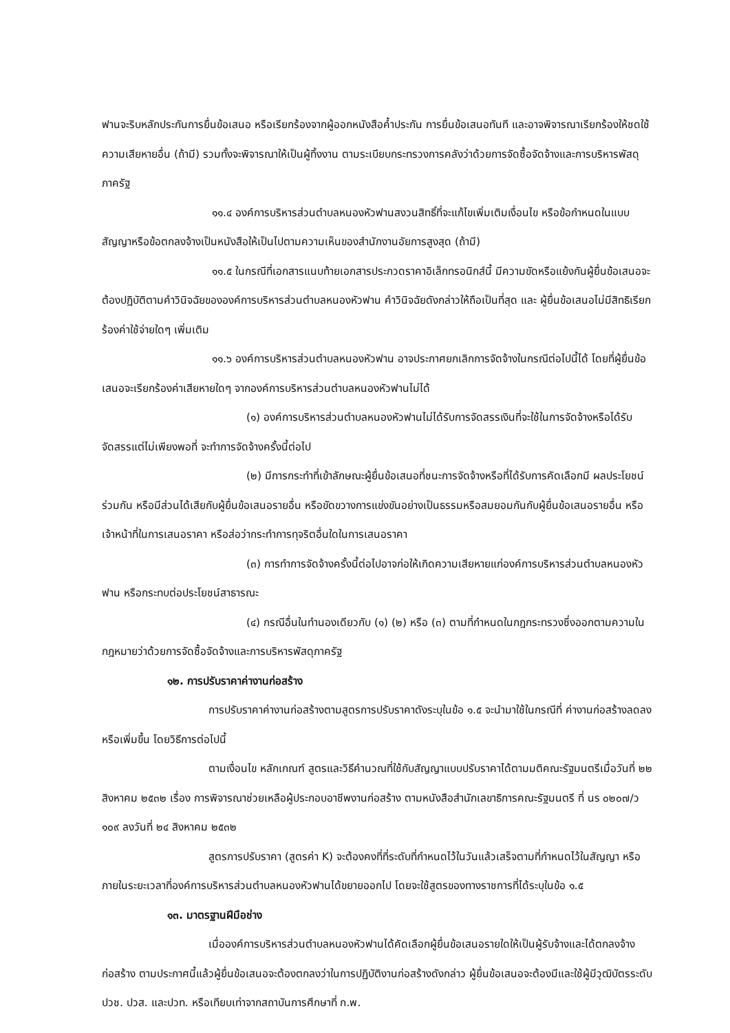ฟานจะริบหลักประกันการยื่นข้อเสนอ หรือเรียกร้องจากผู้ออกหนังสือค้ำประกัน การยื่นข้อเสนอทันที และอาจพิจารณาเรียกร้องให้ชดใช้ความเสียหายอื่น (ถ้ามี) รวมทั้งจะพิจารณาให้เป็นผู้ทิ้งงาน ตามระเบียบกระทรวงการคลังว่าด้วยการจัดซื้อจัดจ้างและการบริหารพัสดุภาครัฐ
๑๑.๔ องค์การบริหารส่วนตำบลหนองหัวฟานสงวนสิทธิ์ที่จะแก้ไขเพิ่มเติมเงื่อนไข หรือข้อกำหนดในแบบสัญญาหรือข้อตกลงจ้างเป็นหนังสือให้เป็นไปตามความเห็นของสำนักงานอัยการสูงสุด (ถ้ามี)
๑๑.๕ ในกรณีที่เอกสารแนบท้ายเอกสารประกวดราคาอิเล็กทรอนิกส์นี้ มีความขัดหรือแย้งกันผู้ยื่นข้อเสนอจะต้องปฏิบัติตามคำวินิจฉัยขององค์การบริหารส่วนตำบลหนองหัวฟาน คำวินิจฉัยดังกล่าวให้ถือเป็นที่สุด และ ผู้ยื่นข้อเสนอไม่มีสิทธิเรียกร้องค่าใช้จ่ายใดๆ เพิ่มเติม
๑๑.๖ องค์การบริหารส่วนตำบลหนองหัวฟาน อาจประกาศยกเลิกการจัดจ้างในกรณีต่อไปนี้ได้ โดยที่ผู้ยื่นข้อเสนอจะเรียกร้องค่าเสียหายใดๆ จากองค์การบริหารส่วนตำบลหนองหัวฟานไม่ได้
(๑) องค์การบริหารส่วนตำบลหนองหัวฟานไม่ได้รับการจัดสรรเงินที่จะใช้ในการจัดจ้างหรือได้รับจัดสรรแต่ไม่เพียงพอที่ จะทำการจัดจ้างครั้งนี้ต่อไป
(๒) มีการกระทำที่เข้าลักษณะผู้ยื่นข้อเสนอที่ชนะการจัดจ้างหรือที่ได้รับการคัดเลือกมี ผลประโยชน์ร่วมกัน หรือมีส่วนได้เสียกับผู้ยื่นข้อเสนอรายอื่น หรือขัดขวางการแข่งขันอย่างเป็นธรรมหรือสมยอมกันกับผู้ยื่นข้อเสนอรายอื่น หรือเจ้าหน้าที่ในการเสนอราคา หรือส่อว่ากระทำการทุจริตอื่นใดในการเสนอราคา
(๓) การทำการจัดจ้างครั้งนี้ต่อไปอาจก่อให้เกิดความเสียหายแก่องค์การบริหารส่วนตำบลหนองหัวฟาน หรือกระทบต่อประโยชน์สาธารณะ
(๔) กรณีอื่นในทำนองเดียวกับ (๑) (๒) หรือ (๓) ตามที่กำหนดในกฎกระทรวงซึ่งออกตามความในกฎหมายว่าด้วยการจัดซื้อจัดจ้างและการบริหารพัสดุภาครัฐ
๑๒. การปรับราคาค่างานก่อสร้าง
การปรับราคาค่างานก่อสร้างตามสูตรการปรับราคาดังระบุในข้อ ๑.๕ จะนำมาใช้ในกรณีที่ ค่างานก่อสร้างลดลงหรือเพิ่มขึ้น โดยวิธีการต่อไปนี้
ตามเงื่อนไข หลักเกณฑ์ สูตรและวิธีคำนวณที่ใช้กับสัญญาแบบปรับราคาได้ตามมติคณะรัฐมนตรีเมื่อวันที่ ๒๒ สิงหาคม ๒๕๓๒ เรื่อง การพิจารณาช่วยเหลือผู้ประกอบอาชีพงานก่อสร้าง ตามหนังสือสำนักเลขาธิการคณะรัฐมนตรี ที่ นร ๐๒๐๗/ว ๑๐๙ ลงวันที่ ๒๔ สิงหาคม ๒๕๓๒
สูตรการปรับราคา (สูตรค่า K) จะต้องคงที่ที่ระดับที่กำหนดไว้ในวันแล้วเสร็จตามที่กำหนดไว้ในสัญญา หรือภายในระยะเวลาที่องค์การบริหารส่วนตำบลหนองหัวฟานได้ขยายออกไป โดยจะใช้สูตรของทางราชการที่ได้ระบุในข้อ ๑.๕
๑๓. มาตรฐานฝีมือช่าง
เมื่อองค์การบริหารส่วนตำบลหนองหัวฟานได้คัดเลือกผู้ยื่นข้อเสนอรายใดให้เป็นผู้รับจ้างและได้ตกลงจ้างก่อสร้าง ตามประกาศนี้แล้วผู้ยื่นข้อเสนอจะต้องตกลงว่าในการปฏิบัติงานก่อสร้างดังกล่าว ผู้ยื่นข้อเสนอจะต้องมีและใช้ผู้มีวุฒิบัตรระดับ ปวช. ปวส. และปวท. หรือเทียบเท่าจากสถาบันการศึกษาที่ ก.พ.